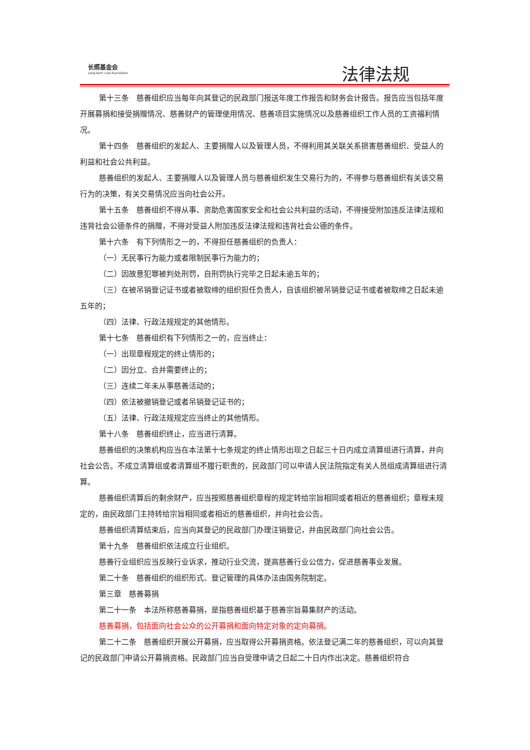长照基金会
Long-term care foundation
法律法规
第十三条　慈善组织应当每年向其登记的民政部门报送年度工作报告和财务会计报告。报告应当包括年度开展募捐和接受捐赠情况、慈善财产的管理使用情况、慈善项目实施情况以及慈善组织工作人员的工资福利情况。
第十四条　慈善组织的发起人、主要捐赠人以及管理人员，不得利用其关联关系损害慈善组织、受益人的利益和社会公共利益。
慈善组织的发起人、主要捐赠人以及管理人员与慈善组织发生交易行为的，不得参与慈善组织有关该交易行为的决策，有关交易情况应当向社会公开。
第十五条　慈善组织不得从事、资助危害国家安全和社会公共利益的活动，不得接受附加违反法律法规和违背社会公德条件的捐赠，不得对受益人附加违反法律法规和违背社会公德的条件。
第十六条　有下列情形之一的，不得担任慈善组织的负责人：
（一）无民事行为能力或者限制民事行为能力的；
（二）因故意犯罪被判处刑罚，自刑罚执行完毕之日起未逾五年的；
（三）在被吊销登记证书或者被取缔的组织担任负责人，自该组织被吊销登记证书或者被取缔之日起未逾五年的；
（四）法律、行政法规规定的其他情形。
第十七条　慈善组织有下列情形之一的，应当终止：
（一）出现章程规定的终止情形的；
（二）因分立、合并需要终止的；
（三）连续二年未从事慈善活动的；
（四）依法被撤销登记或者吊销登记证书的；
（五）法律、行政法规规定应当终止的其他情形。
第十八条　慈善组织终止，应当进行清算。
慈善组织的决策机构应当在本法第十七条规定的终止情形出现之日起三十日内成立清算组进行清算，并向社会公告。不成立清算组或者清算组不履行职责的，民政部门可以申请人民法院指定有关人员组成清算组进行清算。
慈善组织清算后的剩余财产，应当按照慈善组织章程的规定转给宗旨相同或者相近的慈善组织；章程未规定的，由民政部门主持转给宗旨相同或者相近的慈善组织，并向社会公告。
慈善组织清算结束后，应当向其登记的民政部门办理注销登记，并由民政部门向社会公告。
第十九条　慈善组织依法成立行业组织。
慈善行业组织应当反映行业诉求，推动行业交流，提高慈善行业公信力，促进慈善事业发展。
第二十条　慈善组织的组织形式、登记管理的具体办法由国务院制定。
第三章　慈善募捐
第二十一条　本法所称慈善募捐，是指慈善组织基于慈善宗旨募集财产的活动。
慈善募捐，包括面向社会公众的公开募捐和面向特定对象的定向募捐。
第二十二条　慈善组织开展公开募捐，应当取得公开募捐资格。依法登记满二年的慈善组织，可以向其登记的民政部门申请公开募捐资格。民政部门应当自受理申请之日起二十日内作出决定。慈善组织符合